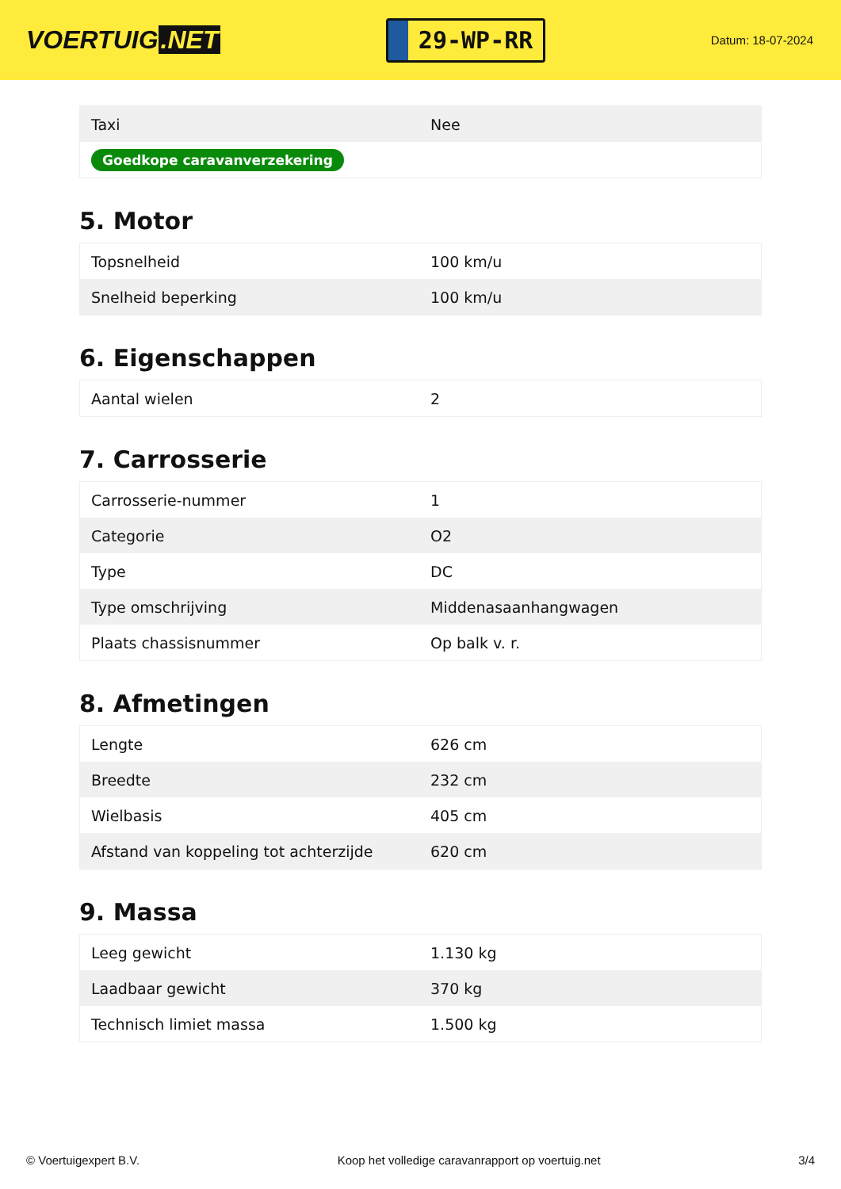VOERTUIG.NET
29-WP-RR
Datum: 18-07-2024
| Taxi | Nee |
| Goedkope caravanverzekering | |
5. Motor
| Topsnelheid | 100 km/u |
| Snelheid beperking | 100 km/u |
6. Eigenschappen
| Aantal wielen | 2 |
7. Carrosserie
| Carrosserie-nummer | 1 |
| Categorie | O2 |
| Type | DC |
| Type omschrijving | Middenasaanhangwagen |
| Plaats chassisnummer | Op balk v. r. |
8. Afmetingen
| Lengte | 626 cm |
| Breedte | 232 cm |
| Wielbasis | 405 cm |
| Afstand van koppeling tot achterzijde | 620 cm |
9. Massa
| Leeg gewicht | 1.130 kg |
| Laadbaar gewicht | 370 kg |
| Technisch limiet massa | 1.500 kg |
© Voertuigexpert B.V. Koop het volledige caravanrapport op voertuig.net 3/4